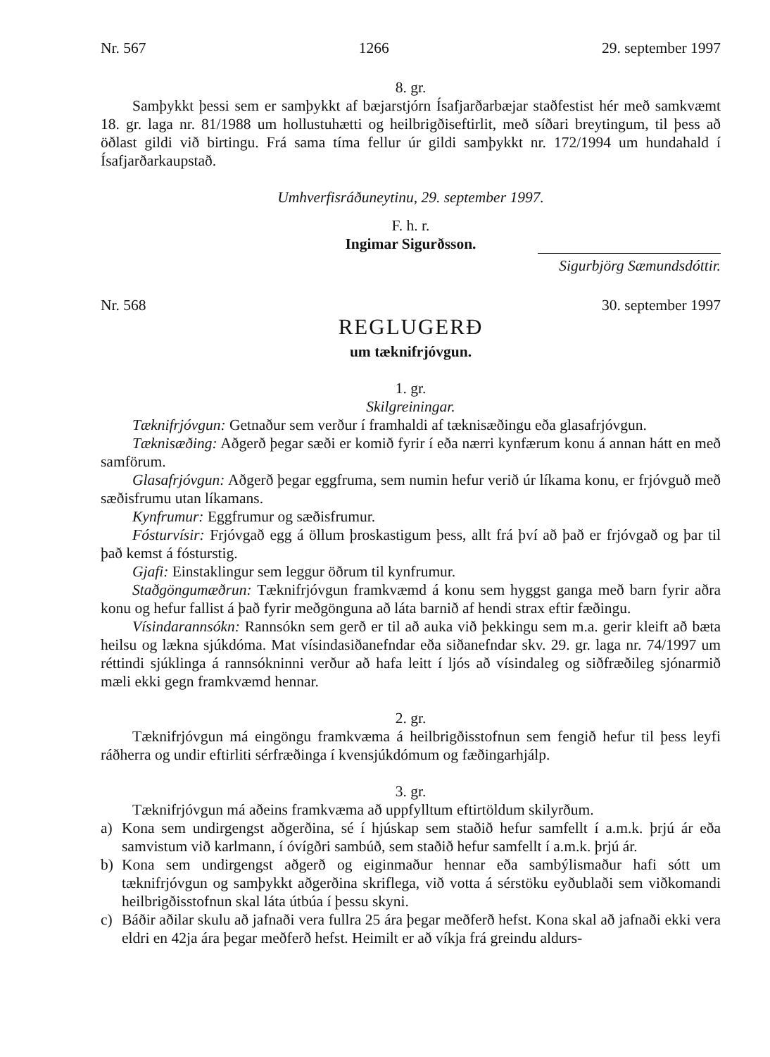Nr. 567 1266 29. september 1997
8. gr.
Samþykkt þessi sem er samþykkt af bæjarstjórn Ísafjarðarbæjar staðfestist hér með samkvæmt 18. gr. laga nr. 81/1988 um hollustuhætti og heilbrigðiseftirlit, með síðari breytingum, til þess að öðlast gildi við birtingu. Frá sama tíma fellur úr gildi samþykkt nr. 172/1994 um hundahald í Ísafjarðarkaupstað.
Umhverfisráðuneytinu, 29. september 1997.
F. h. r.
Ingimar Sigurðsson.
Sigurbjörg Sæmundsdóttir.
Nr. 568 30. september 1997
REGLUGERÐ
um tæknifrjóvgun.
1. gr.
Skilgreiningar.
Tæknifrjóvgun: Getnaður sem verður í framhaldi af tæknisæðingu eða glasafrjóvgun.
Tæknisæðing: Aðgerð þegar sæði er komið fyrir í eða nærri kynfærum konu á annan hátt en með samförum.
Glasafrjóvgun: Aðgerð þegar eggfruma, sem numin hefur verið úr líkama konu, er frjóvguð með sæðisfrumu utan líkamans.
Kynfrumur: Eggfrumur og sæðisfrumur.
Fósturvísir: Frjóvgað egg á öllum þroskastigum þess, allt frá því að það er frjóvgað og þar til það kemst á fósturstig.
Gjafi: Einstaklingur sem leggur öðrum til kynfrumur.
Staðgöngumæðrun: Tæknifrjóvgun framkvæmd á konu sem hyggst ganga með barn fyrir aðra konu og hefur fallist á það fyrir meðgönguna að láta barnið af hendi strax eftir fæðingu.
Vísindarannsókn: Rannsókn sem gerð er til að auka við þekkingu sem m.a. gerir kleift að bæta heilsu og lækna sjúkdóma. Mat vísindasiðanefndar eða siðanefndar skv. 29. gr. laga nr. 74/1997 um réttindi sjúklinga á rannsókninni verður að hafa leitt í ljós að vísindaleg og siðfræðileg sjónarmið mæli ekki gegn framkvæmd hennar.
2. gr.
Tæknifrjóvgun má eingöngu framkvæma á heilbrigðisstofnun sem fengið hefur til þess leyfi ráðherra og undir eftirliti sérfræðinga í kvensjúkdómum og fæðingarhjálp.
3. gr.
Tæknifrjóvgun má aðeins framkvæma að uppfylltum eftirtöldum skilyrðum.
a) Kona sem undirgengst aðgerðina, sé í hjúskap sem staðið hefur samfellt í a.m.k. þrjú ár eða samvistum við karlmann, í óvígðri sambúð, sem staðið hefur samfellt í a.m.k. þrjú ár.
b) Kona sem undirgengst aðgerð og eiginmaður hennar eða sambýlismaður hafi sótt um tæknifrjóvgun og samþykkt aðgerðina skriflega, við votta á sérstöku eyðublaði sem viðkomandi heilbrigðisstofnun skal láta útbúa í þessu skyni.
c) Báðir aðilar skulu að jafnaði vera fullra 25 ára þegar meðferð hefst. Kona skal að jafnaði ekki vera eldri en 42ja ára þegar meðferð hefst. Heimilt er að víkja frá greindu aldurs-